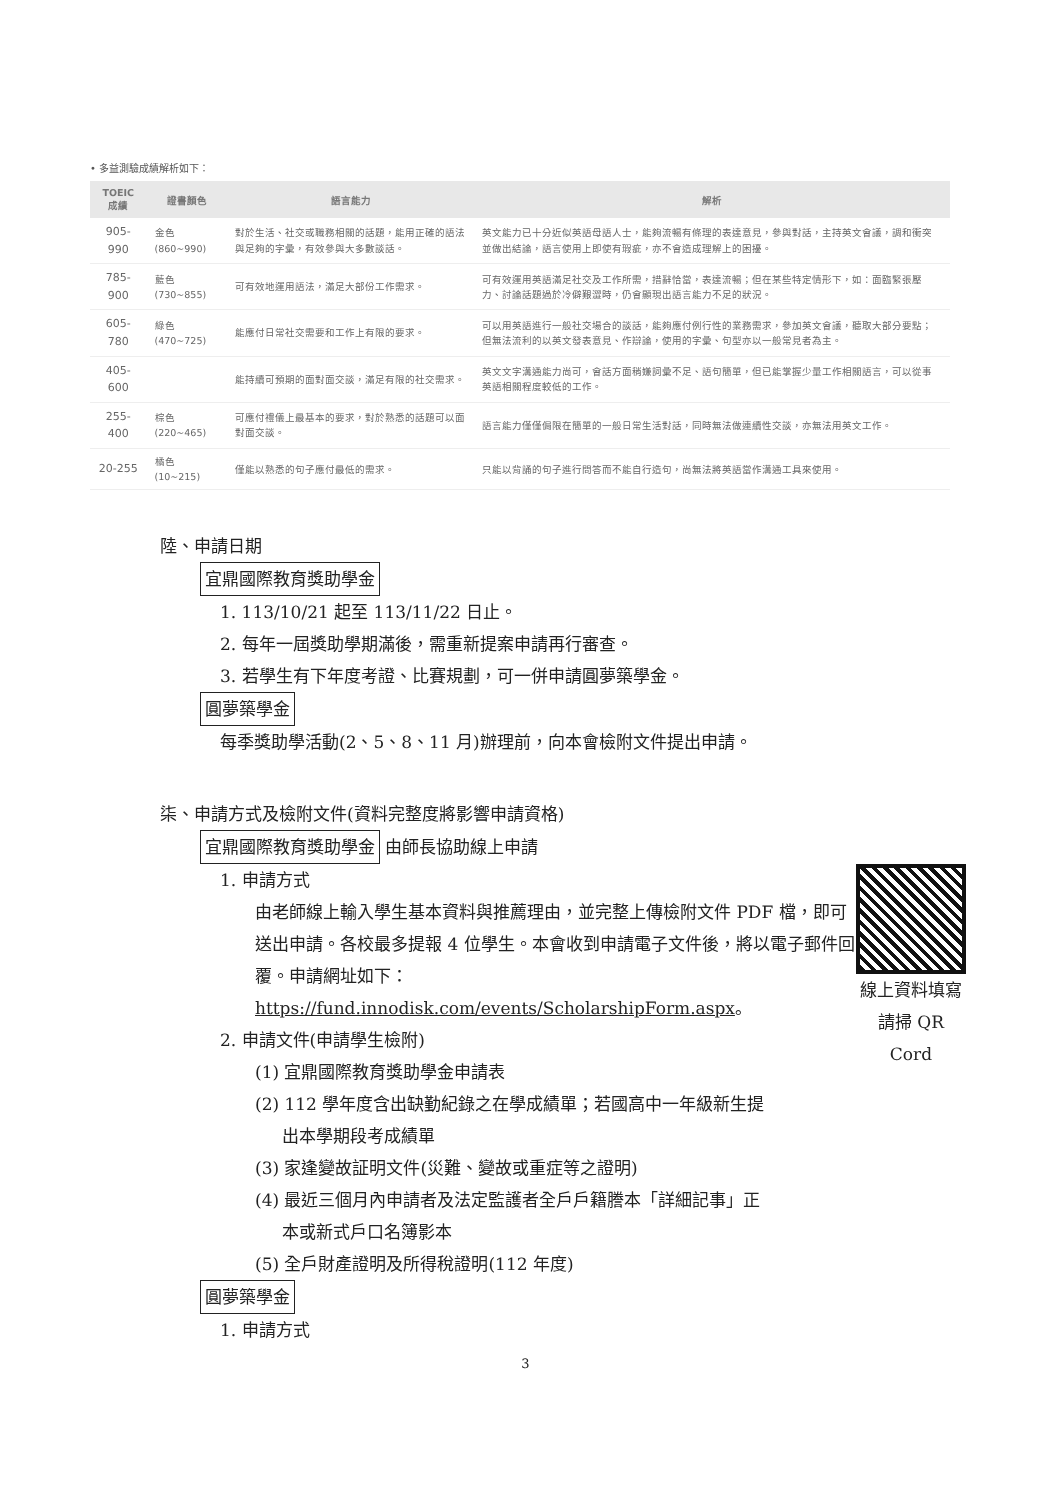• 多益測驗成績解析如下：
| TOEIC 成績 | 證書顏色 | 語言能力 | 解析 |
| --- | --- | --- | --- |
| 905-990 | 金色(860~990) | 對於生活、社交或職務相關的話題，能用正確的語法與足夠的字彙，有效參與大多數談話。 | 英文能力已十分近似英語母語人士，能夠流暢有條理的表達意見，參與對話，主持英文會議，調和衝突並做出結論，語言使用上即使有瑕疵，亦不會造成理解上的困擾。 |
| 785-900 | 藍色 (730~855) | 可有效地運用語法，滿足大部份工作需求。 | 可有效運用英語滿足社交及工作所需，措辭恰當，表達流暢；但在某些特定情形下，如：面臨緊張壓力、討論話題過於冷僻艱澀時，仍會顯現出語言能力不足的狀況。 |
| 605-780 | 綠色 (470~725) | 能應付日常社交需要和工作上有限的要求。 | 可以用英語進行一般社交場合的談話，能夠應付例行性的業務需求，參加英文會議，聽取大部分要點；但無法流利的以英文發表意見、作辯論，使用的字彙、句型亦以一般常見者為主。 |
| 405-600 | | 能持續可預期的面對面交談，滿足有限的社交需求。 | 英文文字溝通能力尚可，會話方面稍嫌詞彙不足、語句簡單，但已能掌握少量工作相關語言，可以從事英語相關程度較低的工作。 |
| 255-400 | 棕色(220~465) | 可應付禮儀上最基本的要求，對於熟悉的話題可以面對面交談。 | 語言能力僅僅侷限在簡單的一般日常生活對話，同時無法做連續性交談，亦無法用英文工作。 |
| 20-255 | 橘色(10~215) | 僅能以熟悉的句子應付最低的需求。 | 只能以背誦的句子進行問答而不能自行造句，尚無法將英語當作溝通工具來使用。 |
陸、申請日期
宜鼎國際教育獎助學金
1. 113/10/21 起至 113/11/22 日止。
2. 每年一屆獎助學期滿後，需重新提案申請再行審查。
3. 若學生有下年度考證、比賽規劃，可一併申請圓夢築學金。
圓夢築學金
每季獎助學活動(2、5、8、11 月)辦理前，向本會檢附文件提出申請。
柒、申請方式及檢附文件(資料完整度將影響申請資格)
宜鼎國際教育獎助學金 由師長協助線上申請
線上資料填寫
請掃 QR Cord
1. 申請方式
由老師線上輸入學生基本資料與推薦理由，並完整上傳檢附文件 PDF 檔，即可送出申請。各校最多提報 4 位學生。本會收到申請電子文件後，將以電子郵件回覆。申請網址如下：
https://fund.innodisk.com/events/ScholarshipForm.aspx。
2. 申請文件(申請學生檢附)
(1) 宜鼎國際教育獎助學金申請表
(2) 112 學年度含出缺勤紀錄之在學成績單；若國高中一年級新生提
出本學期段考成績單
(3) 家逢變故証明文件(災難、變故或重症等之證明)
(4) 最近三個月內申請者及法定監護者全戶戶籍謄本「詳細記事」正
本或新式戶口名簿影本
(5) 全戶財產證明及所得稅證明(112 年度)
圓夢築學金
1. 申請方式
3